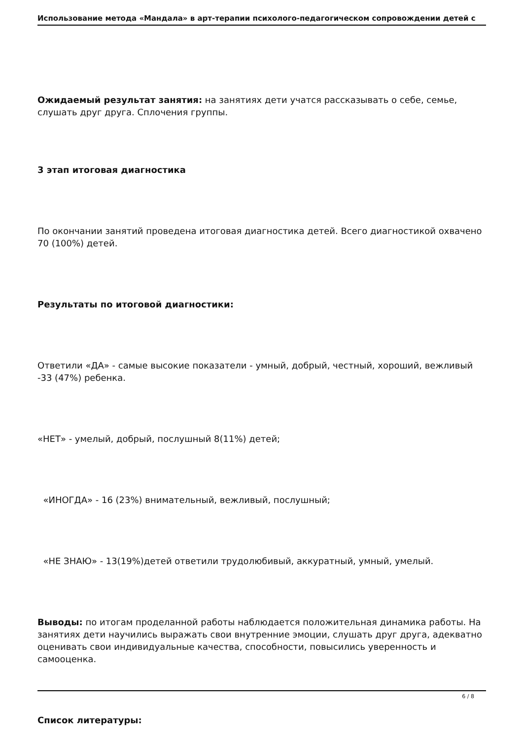Использование метода «Мандала» в арт-терапии психолого-педагогическом сопровождении детей с
Ожидаемый результат занятия: на занятиях дети учатся рассказывать о себе, семье, слушать друг друга. Сплочения группы.
3 этап итоговая диагностика
По окончании занятий проведена итоговая диагностика детей. Всего диагностикой охвачено 70 (100%) детей.
Результаты по итоговой диагностики:
Ответили «ДА» - самые высокие показатели - умный, добрый, честный, хороший, вежливый -33 (47%) ребенка.
«НЕТ» - умелый, добрый, послушный 8(11%) детей;
«ИНОГДА» - 16 (23%) внимательный, вежливый, послушный;
«НЕ ЗНАЮ» - 13(19%)детей ответили трудолюбивый, аккуратный, умный, умелый.
Выводы: по итогам проделанной работы наблюдается положительная динамика работы. На занятиях дети научились выражать свои внутренние эмоции, слушать друг друга, адекватно оценивать свои индивидуальные качества, способности, повысились уверенность и самооценка.
Список литературы:
6 / 8